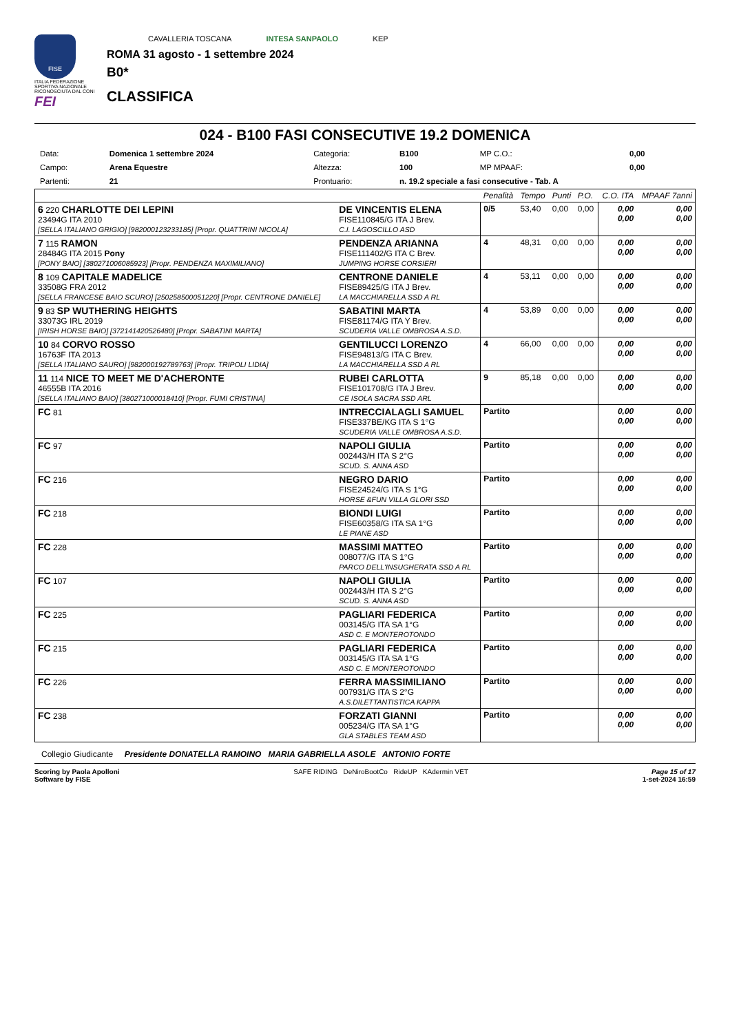FISE
ITALIA FEDERAZIONE SPORTIVA NAZIONALE RICONOSCIUTA DAL CONI
FEI
CAVALLERIA TOSCANA INTESA SANPAOLO KEP
ROMA 31 agosto - 1 settembre 2024
B0*
CLASSIFICA
024 - B100 FASI CONSECUTIVE 19.2 DOMENICA
| Data: | Domenica 1 settembre 2024 | Categoria: | B100 | MP C.O.: | 0,00 |
| Campo: | Arena Equestre | Altezza: | 100 | MP MPAAF: | 0,00 |
| Partenti: | 21 | Prontuario: | n. 19.2 speciale a fasi consecutive - Tab. A | | |
| | | Penalità | Tempo | Punti | P.O. | C.O. ITA | MPAAF 7anni |
| 6 220 CHARLOTTE DEI LEPINI 23494G ITA 2010 [SELLA ITALIANO GRIGIO] [982000123233185] [Propr. QUATTRINI NICOLA] | DE VINCENTIS ELENA FISE110845/G ITA J Brev. C.I. LAGOSCILLO ASD | 0/5 | 53,40 | 0,00 | 0,00 | 0,00 0,00 | 0,00 0,00 |
| 7 115 RAMON 28484G ITA 2015 Pony [PONY BAIO] [380271006085923] [Propr. PENDENZA MAXIMILIANO] | PENDENZA ARIANNA FISE111402/G ITA C Brev. JUMPING HORSE CORSIERI | 4 | 48,31 | 0,00 | 0,00 | 0,00 0,00 | 0,00 0,00 |
| 8 109 CAPITALE MADELICE 33508G FRA 2012 [SELLA FRANCESE BAIO SCURO] [250258500051220] [Propr. CENTRONE DANIELE] | CENTRONE DANIELE FISE89425/G ITA J Brev. LA MACCHIARELLA SSD A RL | 4 | 53,11 | 0,00 | 0,00 | 0,00 0,00 | 0,00 0,00 |
| 9 83 SP WUTHERING HEIGHTS 33073G IRL 2019 [IRISH HORSE BAIO] [372141420526480] [Propr. SABATINI MARTA] | SABATINI MARTA FISE81174/G ITA Y Brev. SCUDERIA VALLE OMBROSA A.S.D. | 4 | 53,89 | 0,00 | 0,00 | 0,00 0,00 | 0,00 0,00 |
| 10 84 CORVO ROSSO 16763F ITA 2013 [SELLA ITALIANO SAURO] [982000192789763] [Propr. TRIPOLI LIDIA] | GENTILUCCI LORENZO FISE94813/G ITA C Brev. LA MACCHIARELLA SSD A RL | 4 | 66,00 | 0,00 | 0,00 | 0,00 0,00 | 0,00 0,00 |
| 11 114 NICE TO MEET ME D'ACHERONTE 46555B ITA 2016 [SELLA ITALIANO BAIO] [380271000018410] [Propr. FUMI CRISTINA] | RUBEI CARLOTTA FISE101708/G ITA J Brev. CE ISOLA SACRA SSD ARL | 9 | 85,18 | 0,00 | 0,00 | 0,00 0,00 | 0,00 0,00 |
| FC 81 | INTRECCIALAGLI SAMUEL FISE337BE/KG ITA S 1°G SCUDERIA VALLE OMBROSA A.S.D. | Partito | | | | 0,00 0,00 | 0,00 0,00 |
| FC 97 | NAPOLI GIULIA 002443/H ITA S 2°G SCUD. S. ANNA ASD | Partito | | | | 0,00 0,00 | 0,00 0,00 |
| FC 216 | NEGRO DARIO FISE24524/G ITA S 1°G HORSE &FUN VILLA GLORI SSD | Partito | | | | 0,00 0,00 | 0,00 0,00 |
| FC 218 | BIONDI LUIGI FISE60358/G ITA SA 1°G LE PIANE ASD | Partito | | | | 0,00 0,00 | 0,00 0,00 |
| FC 228 | MASSIMI MATTEO 008077/G ITA S 1°G PARCO DELL'INSUGHERATA SSD A RL | Partito | | | | 0,00 0,00 | 0,00 0,00 |
| FC 107 | NAPOLI GIULIA 002443/H ITA S 2°G SCUD. S. ANNA ASD | Partito | | | | 0,00 0,00 | 0,00 0,00 |
| FC 225 | PAGLIARI FEDERICA 003145/G ITA SA 1°G ASD C. E MONTEROTONDO | Partito | | | | 0,00 0,00 | 0,00 0,00 |
| FC 215 | PAGLIARI FEDERICA 003145/G ITA SA 1°G ASD C. E MONTEROTONDO | Partito | | | | 0,00 0,00 | 0,00 0,00 |
| FC 226 | FERRA MASSIMILIANO 007931/G ITA S 2°G A.S.DILETTANTISTICA KAPPA | Partito | | | | 0,00 0,00 | 0,00 0,00 |
| FC 238 | FORZATI GIANNI 005234/G ITA SA 1°G GLA STABLES TEAM ASD | Partito | | | | 0,00 0,00 | 0,00 0,00 |
Collegio Giudicante Presidente DONATELLA RAMOINO MARIA GABRIELLA ASOLE ANTONIO FORTE
Scoring by Paola Apolloni
Software by FISE
SAFE RIDING DeNiroBootCo RideUP KAdermin VET
Page 15 of 17
1-set-2024 16:59